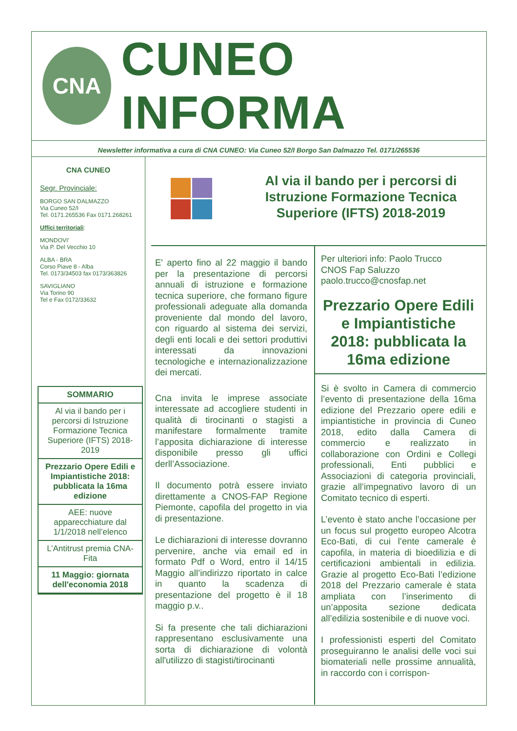CNA
CUNEO INFORMA
Newsletter informativa a cura di CNA CUNEO: Via Cuneo 52/I Borgo San Dalmazzo Tel. 0171/265536
CNA CUNEO
Segr. Provinciale:
BORGO SAN DALMAZZO
Via Cuneo 52/I
Tel. 0171.265536 Fax 0171.268261
Uffici territoriali:
MONDOVI’
Via P. Del Vecchio 10
ALBA - BRA
Corso Piave 8 - Alba
Tel. 0173/34503 fax 0173/363826
SAVIGLIANO
Via Torino 90
Tel e Fax 0172/33632
SOMMARIO
Al via il bando per i percorsi di Istruzione Formazione Tecnica Superiore (IFTS) 2018-2019
Prezzario Opere Edili e Impiantistiche 2018: pubblicata la 16ma edizione
AEE: nuove apparecchiature dal 1/1/2018 nell’elenco
L’Antitrust premia CNA-Fita
11 Maggio: giornata dell'economia 2018
Al via il bando per i percorsi di Istruzione Formazione Tecnica Superiore (IFTS) 2018-2019
E' aperto fino al 22 maggio il bando per la presentazione di percorsi annuali di istruzione e formazione tecnica superiore, che formano figure professionali adeguate alla domanda proveniente dal mondo del lavoro, con riguardo al sistema dei servizi, degli enti locali e dei settori produttivi interessati da innovazioni tecnologiche e internazionalizzazione dei mercati.
Cna invita le imprese associate interessate ad accogliere studenti in qualità di tirocinanti o stagisti a manifestare formalmente tramite l’apposita dichiarazione di interesse disponibile presso gli uffici derll’Associazione.
Il documento potrà essere inviato direttamente a CNOS-FAP Regione Piemonte, capofila del progetto in via di presentazione.
Le dichiarazioni di interesse dovranno pervenire, anche via email ed in formato Pdf o Word, entro il 14/15 Maggio all’indirizzo riportato in calce in quanto la scadenza di presentazione del progetto è il 18 maggio p.v..
Si fa presente che tali dichiarazioni rappresentano esclusivamente una sorta di dichiarazione di volontà all'utilizzo di stagisti/tirocinanti
Per ulteriori info: Paolo Trucco
CNOS Fap Saluzzo
paolo.trucco@cnosfap.net
Prezzario Opere Edili e Impiantistiche 2018: pubblicata la 16ma edizione
Si è svolto in Camera di commercio l’evento di presentazione della 16ma edizione del Prezzario opere edili e impiantistiche in provincia di Cuneo 2018, edito dalla Camera di commercio e realizzato in collaborazione con Ordini e Collegi professionali, Enti pubblici e Associazioni di categoria provinciali, grazie all’impegnativo lavoro di un Comitato tecnico di esperti.
L’evento è stato anche l’occasione per un focus sul progetto europeo Alcotra Eco-Bati, di cui l’ente camerale è capofila, in materia di bioedilizia e di certificazioni ambientali in edilizia. Grazie al progetto Eco-Bati l’edizione 2018 del Prezzario camerale è stata ampliata con l’inserimento di un’apposita sezione dedicata all’edilizia sostenibile e di nuove voci.
I professionisti esperti del Comitato proseguiranno le analisi delle voci sui biomateriali nelle prossime annualità, in raccordo con i corrispon-